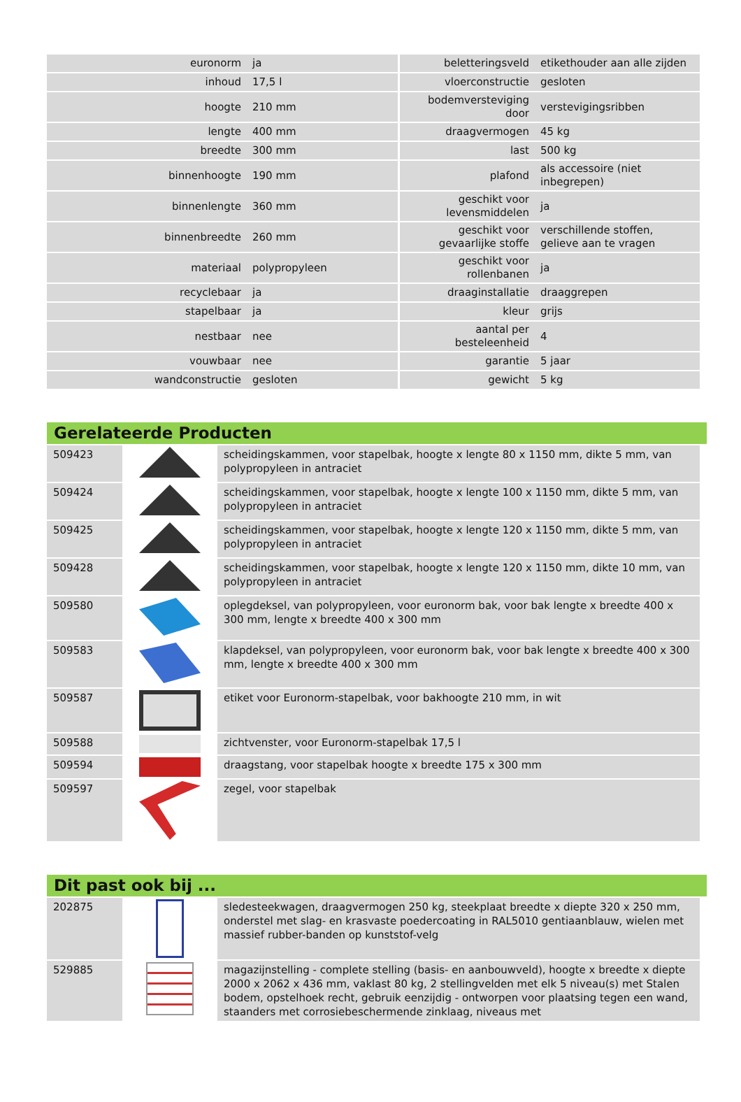| euronorm | ja | beletteringsveld | etikethouder aan alle zijden |
| inhoud | 17,5 l | vloerconstructie | gesloten |
| hoogte | 210 mm | bodemversteviging door | verstevigingsribben |
| lengte | 400 mm | draagvermogen | 45 kg |
| breedte | 300 mm | last | 500 kg |
| binnenhoogte | 190 mm | plafond | als accessoire (niet inbegrepen) |
| binnenlengte | 360 mm | geschikt voor levensmiddelen | ja |
| binnenbreedte | 260 mm | geschikt voor gevaarlijke stoffe | verschillende stoffen, gelieve aan te vragen |
| materiaal | polypropyleen | geschikt voor rollenbanen | ja |
| recyclebaar | ja | draaginstallatie | draaggrepen |
| stapelbaar | ja | kleur | grijs |
| nestbaar | nee | aantal per besteleenheid | 4 |
| vouwbaar | nee | garantie | 5 jaar |
| wandconstructie | gesloten | gewicht | 5 kg |
Gerelateerde Producten
| 509423 | | scheidingskammen, voor stapelbak, hoogte x lengte 80 x 1150 mm, dikte 5 mm, van polypropyleen in antraciet |
| 509424 | | scheidingskammen, voor stapelbak, hoogte x lengte 100 x 1150 mm, dikte 5 mm, van polypropyleen in antraciet |
| 509425 | | scheidingskammen, voor stapelbak, hoogte x lengte 120 x 1150 mm, dikte 5 mm, van polypropyleen in antraciet |
| 509428 | | scheidingskammen, voor stapelbak, hoogte x lengte 120 x 1150 mm, dikte 10 mm, van polypropyleen in antraciet |
| 509580 | | oplegdeksel, van polypropyleen, voor euronorm bak, voor bak lengte x breedte 400 x 300 mm, lengte x breedte 400 x 300 mm |
| 509583 | | klapdeksel, van polypropyleen, voor euronorm bak, voor bak lengte x breedte 400 x 300 mm, lengte x breedte 400 x 300 mm |
| 509587 | | etiket voor Euronorm-stapelbak, voor bakhoogte 210 mm, in wit |
| 509588 | | zichtvenster, voor Euronorm-stapelbak 17,5 l |
| 509594 | | draagstang, voor stapelbak hoogte x breedte 175 x 300 mm |
| 509597 | | zegel, voor stapelbak |
Dit past ook bij ...
| 202875 | | sledesteekwagen, draagvermogen 250 kg, steekplaat breedte x diepte 320 x 250 mm, onderstel met slag- en krasvaste poedercoating in RAL5010 gentiaanblauw, wielen met massief rubber-banden op kunststof-velg |
| 529885 | | magazijnstelling - complete stelling (basis- en aanbouwveld), hoogte x breedte x diepte 2000 x 2062 x 436 mm, vaklast 80 kg, 2 stellingvelden met elk 5 niveau(s) met Stalen bodem, opstelhoek recht, gebruik eenzijdig - ontworpen voor plaatsing tegen een wand, staanders met corrosiebeschermende zinklaag, niveaus met |